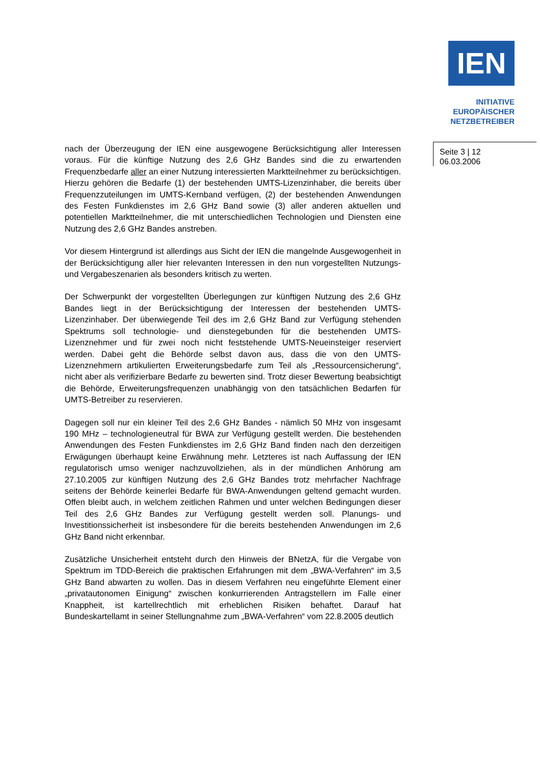IEN
INITIATIVE
EUROPÄISCHER
NETZBETREIBER
Seite 3 | 12
06.03.2006
nach der Überzeugung der IEN eine ausgewogene Berücksichtigung aller Interessen voraus. Für die künftige Nutzung des 2,6 GHz Bandes sind die zu erwartenden Frequenzbedarfe aller an einer Nutzung interessierten Marktteilnehmer zu berücksichtigen. Hierzu gehören die Bedarfe (1) der bestehenden UMTS-Lizenzinhaber, die bereits über Frequenzzuteilungen im UMTS-Kernband verfügen, (2) der bestehenden Anwendungen des Festen Funkdienstes im 2,6 GHz Band sowie (3) aller anderen aktuellen und potentiellen Marktteilnehmer, die mit unterschiedlichen Technologien und Diensten eine Nutzung des 2,6 GHz Bandes anstreben.
Vor diesem Hintergrund ist allerdings aus Sicht der IEN die mangelnde Ausgewogenheit in der Berücksichtigung aller hier relevanten Interessen in den nun vorgestellten Nutzungs- und Vergabeszenarien als besonders kritisch zu werten.
Der Schwerpunkt der vorgestellten Überlegungen zur künftigen Nutzung des 2,6 GHz Bandes liegt in der Berücksichtigung der Interessen der bestehenden UMTS-Lizenzinhaber. Der überwiegende Teil des im 2,6 GHz Band zur Verfügung stehenden Spektrums soll technologie- und dienstegebunden für die bestehenden UMTS-Lizenznehmer und für zwei noch nicht feststehende UMTS-Neueinsteiger reserviert werden. Dabei geht die Behörde selbst davon aus, dass die von den UMTS-Lizenznehmern artikulierten Erweiterungsbedarfe zum Teil als „Ressourcensicherung“, nicht aber als verifizierbare Bedarfe zu bewerten sind. Trotz dieser Bewertung beabsichtigt die Behörde, Erweiterungsfrequenzen unabhängig von den tatsächlichen Bedarfen für UMTS-Betreiber zu reservieren.
Dagegen soll nur ein kleiner Teil des 2,6 GHz Bandes - nämlich 50 MHz von insgesamt 190 MHz – technologieneutral für BWA zur Verfügung gestellt werden. Die bestehenden Anwendungen des Festen Funkdienstes im 2,6 GHz Band finden nach den derzeitigen Erwägungen überhaupt keine Erwähnung mehr. Letzteres ist nach Auffassung der IEN regulatorisch umso weniger nachzuvollziehen, als in der mündlichen Anhörung am 27.10.2005 zur künftigen Nutzung des 2,6 GHz Bandes trotz mehrfacher Nachfrage seitens der Behörde keinerlei Bedarfe für BWA-Anwendungen geltend gemacht wurden. Offen bleibt auch, in welchem zeitlichen Rahmen und unter welchen Bedingungen dieser Teil des 2,6 GHz Bandes zur Verfügung gestellt werden soll. Planungs- und Investitionssicherheit ist insbesondere für die bereits bestehenden Anwendungen im 2,6 GHz Band nicht erkennbar.
Zusätzliche Unsicherheit entsteht durch den Hinweis der BNetzA, für die Vergabe von Spektrum im TDD-Bereich die praktischen Erfahrungen mit dem „BWA-Verfahren“ im 3,5 GHz Band abwarten zu wollen. Das in diesem Verfahren neu eingeführte Element einer „privatautonomen Einigung“ zwischen konkurrierenden Antragstellern im Falle einer Knappheit, ist kartellrechtlich mit erheblichen Risiken behaftet. Darauf hat Bundeskartellamt in seiner Stellungnahme zum „BWA-Verfahren“ vom 22.8.2005 deutlich